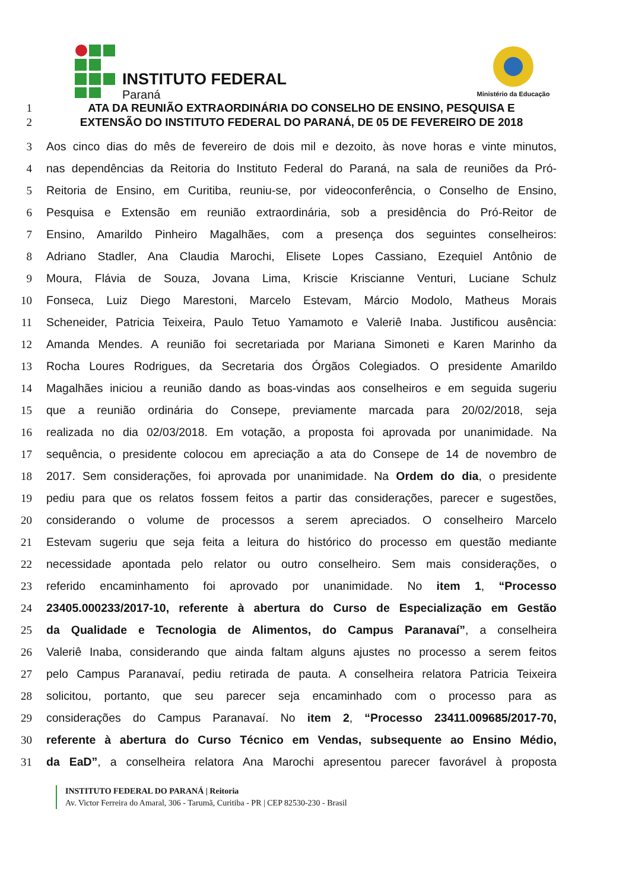INSTITUTO FEDERAL
Paraná
Ministério da Educação
1 ATA DA REUNIÃO EXTRAORDINÁRIA DO CONSELHO DE ENSINO, PESQUISA E
2 EXTENSÃO DO INSTITUTO FEDERAL DO PARANÁ, DE 05 DE FEVEREIRO DE 2018
3 Aos cinco dias do mês de fevereiro de dois mil e dezoito, às nove horas e vinte minutos,
4 nas dependências da Reitoria do Instituto Federal do Paraná, na sala de reuniões da Pró-
5 Reitoria de Ensino, em Curitiba, reuniu-se, por videoconferência, o Conselho de Ensino,
6 Pesquisa e Extensão em reunião extraordinária, sob a presidência do Pró-Reitor de
7 Ensino, Amarildo Pinheiro Magalhães, com a presença dos seguintes conselheiros:
8 Adriano Stadler, Ana Claudia Marochi, Elisete Lopes Cassiano, Ezequiel Antônio de
9 Moura, Flávia de Souza, Jovana Lima, Kriscie Kriscianne Venturi, Luciane Schulz
10 Fonseca, Luiz Diego Marestoni, Marcelo Estevam, Márcio Modolo, Matheus Morais
11 Scheneider, Patricia Teixeira, Paulo Tetuo Yamamoto e Valeriê Inaba. Justificou ausência:
12 Amanda Mendes. A reunião foi secretariada por Mariana Simoneti e Karen Marinho da
13 Rocha Loures Rodrigues, da Secretaria dos Órgãos Colegiados. O presidente Amarildo
14 Magalhães iniciou a reunião dando as boas-vindas aos conselheiros e em seguida sugeriu
15 que a reunião ordinária do Consepe, previamente marcada para 20/02/2018, seja
16 realizada no dia 02/03/2018. Em votação, a proposta foi aprovada por unanimidade. Na
17 sequência, o presidente colocou em apreciação a ata do Consepe de 14 de novembro de
18 2017. Sem considerações, foi aprovada por unanimidade. Na Ordem do dia, o presidente
19 pediu para que os relatos fossem feitos a partir das considerações, parecer e sugestões,
20 considerando o volume de processos a serem apreciados. O conselheiro Marcelo
21 Estevam sugeriu que seja feita a leitura do histórico do processo em questão mediante
22 necessidade apontada pelo relator ou outro conselheiro. Sem mais considerações, o
23 referido encaminhamento foi aprovado por unanimidade. No item 1, “Processo
24 23405.000233/2017-10, referente à abertura do Curso de Especialização em Gestão
25 da Qualidade e Tecnologia de Alimentos, do Campus Paranavaí”, a conselheira
26 Valeriê Inaba, considerando que ainda faltam alguns ajustes no processo a serem feitos
27 pelo Campus Paranavaí, pediu retirada de pauta. A conselheira relatora Patricia Teixeira
28 solicitou, portanto, que seu parecer seja encaminhado com o processo para as
29 considerações do Campus Paranavaí. No item 2, “Processo 23411.009685/2017-70,
30 referente à abertura do Curso Técnico em Vendas, subsequente ao Ensino Médio,
31 da EaD”, a conselheira relatora Ana Marochi apresentou parecer favorável à proposta
INSTITUTO FEDERAL DO PARANÁ | Reitoria
Av. Victor Ferreira do Amaral, 306 - Tarumã, Curitiba - PR | CEP 82530-230 - Brasil